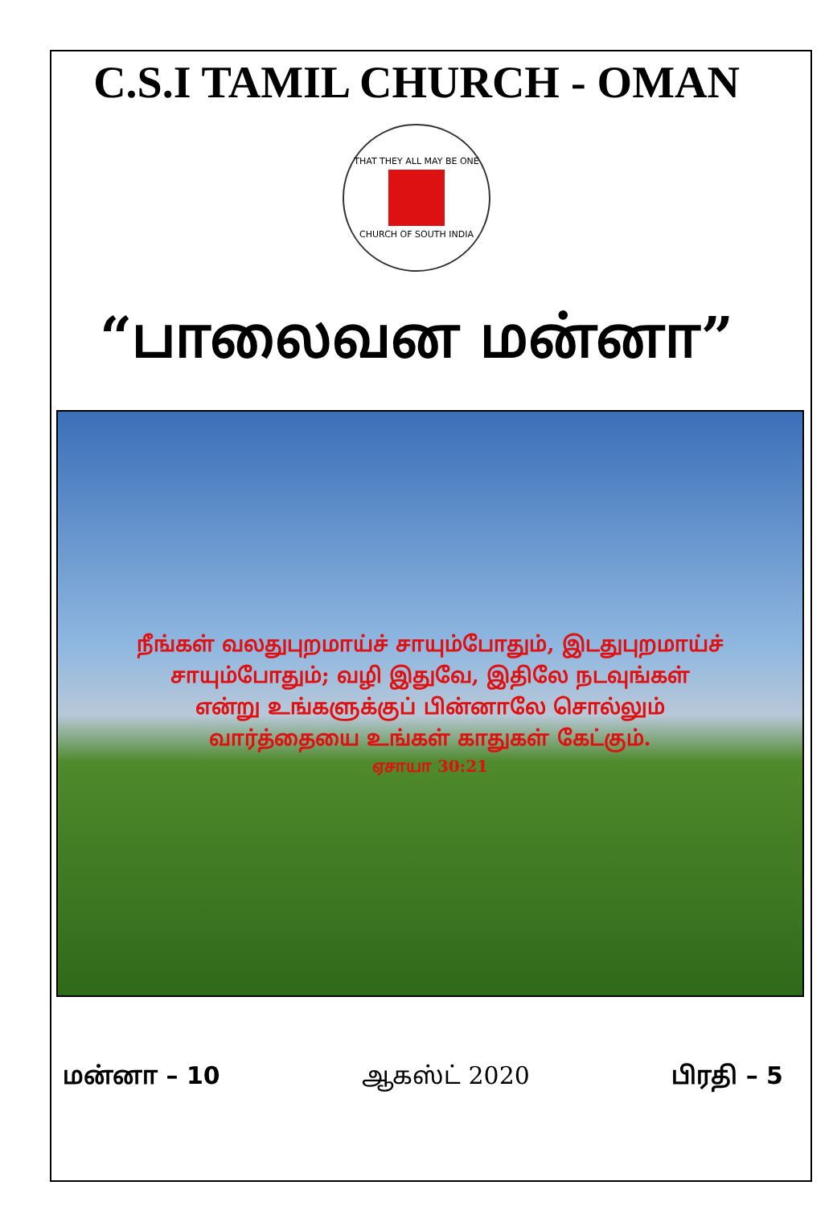C.S.I TAMIL CHURCH - OMAN
THAT THEY ALL MAY BE ONE
CHURCH OF SOUTH INDIA
“பாலைவன மன்னா”
நீங்கள் வலதுபுறமாய்ச் சாயும்போதும், இடதுபுறமாய்ச்
சாயும்போதும்; வழி இதுவே, இதிலே நடவுங்கள்
என்று உங்களுக்குப் பின்னாலே சொல்லும்
வார்த்தையை உங்கள் காதுகள் கேட்கும்.
ஏசாயா 30:21
மன்னா – 10 ஆகஸ்ட் 2020 பிரதி – 5